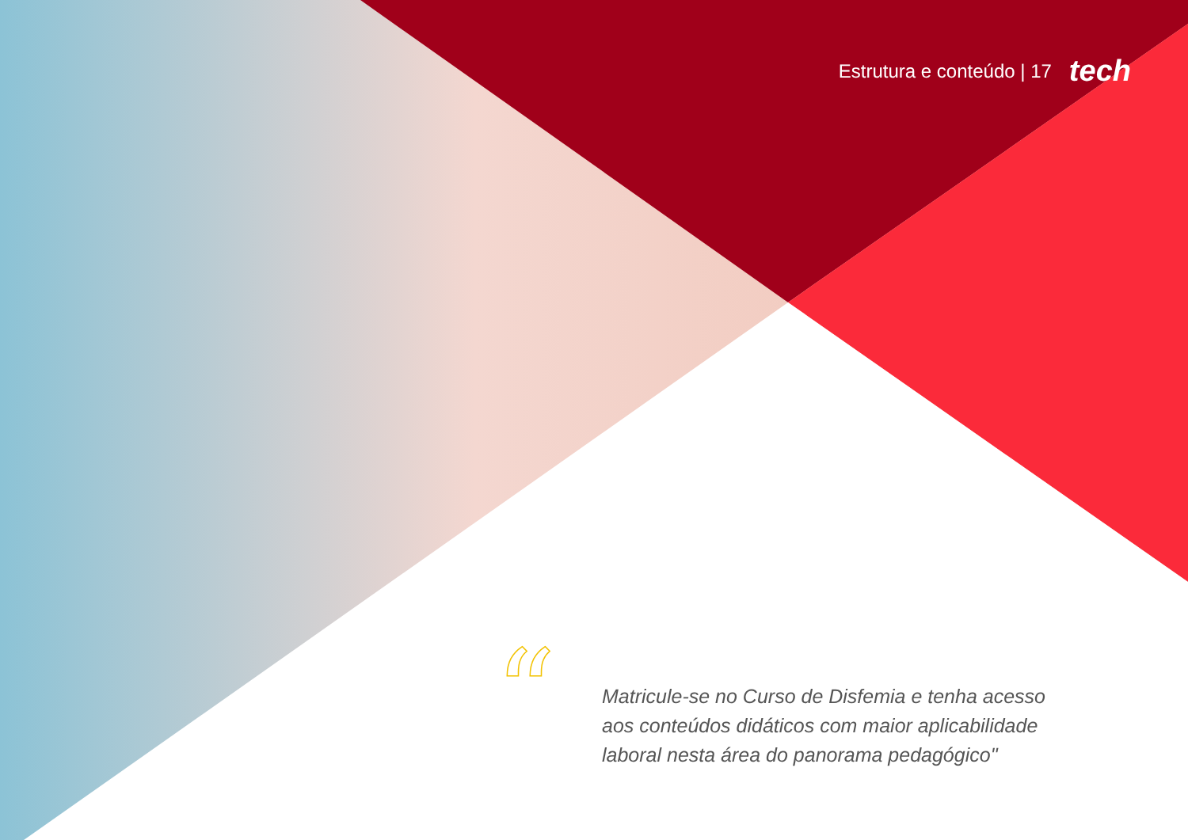Estrutura e conteúdo | 17 tech
“
Matricule-se no Curso de Disfemia e tenha acesso aos conteúdos didáticos com maior aplicabilidade laboral nesta área do panorama pedagógico"